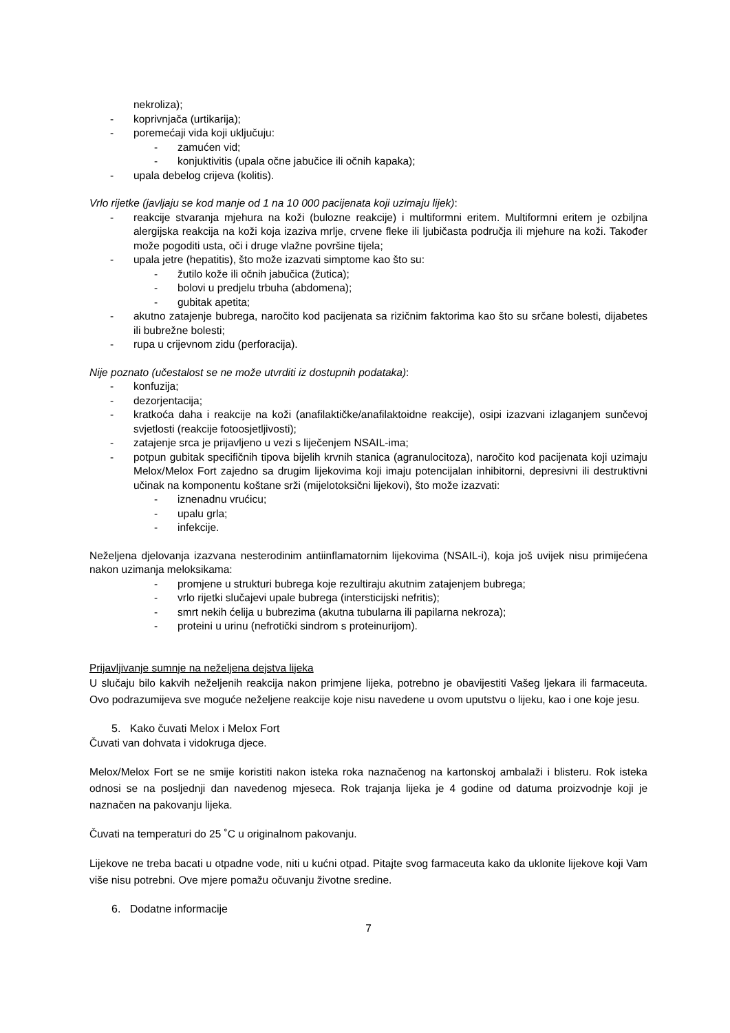nekroliza);
- koprivnjača (urtikarija);
- poremećaji vida koji uključuju:
- zamućen vid;
- konjuktivitis (upala očne jabučice ili očnih kapaka);
- upala debelog crijeva (kolitis).
Vrlo rijetke (javljaju se kod manje od 1 na 10 000 pacijenata koji uzimaju lijek):
- reakcije stvaranja mjehura na koži (bulozne reakcije) i multiformni eritem. Multiformni eritem je ozbiljna alergijska reakcija na koži koja izaziva mrlje, crvene fleke ili ljubičasta područja ili mjehure na koži. Također može pogoditi usta, oči i druge vlažne površine tijela;
- upala jetre (hepatitis), što može izazvati simptome kao što su:
- žutilo kože ili očnih jabučica (žutica);
- bolovi u predjelu trbuha (abdomena);
- gubitak apetita;
- akutno zatajenje bubrega, naročito kod pacijenata sa rizičnim faktorima kao što su srčane bolesti, dijabetes ili bubrežne bolesti;
- rupa u crijevnom zidu (perforacija).
Nije poznato (učestalost se ne može utvrditi iz dostupnih podataka):
- konfuzija;
- dezorjentacija;
- kratkoća daha i reakcije na koži (anafilaktičke/anafilaktoidne reakcije), osipi izazvani izlaganjem sunčevoj svjetlosti (reakcije fotoosjetljivosti);
- zatajenje srca je prijavljeno u vezi s liječenjem NSAIL-ima;
- potpun gubitak specifičnih tipova bijelih krvnih stanica (agranulocitoza), naročito kod pacijenata koji uzimaju Melox/Melox Fort zajedno sa drugim lijekovima koji imaju potencijalan inhibitorni, depresivni ili destruktivni učinak na komponentu koštane srži (mijelotoksični lijekovi), što može izazvati:
- iznenadnu vrućicu;
- upalu grla;
- infekcije.
Neželjena djelovanja izazvana nesterodinim antiinflamatornim lijekovima (NSAIL-i), koja još uvijek nisu primijećena nakon uzimanja meloksikama:
- promjene u strukturi bubrega koje rezultiraju akutnim zatajenjem bubrega;
- vrlo rijetki slučajevi upale bubrega (intersticijski nefritis);
- smrt nekih ćelija u bubrezima (akutna tubularna ili papilarna nekroza);
- proteini u urinu (nefrotički sindrom s proteinurijom).
Prijavljivanje sumnje na neželjena dejstva lijeka
U slučaju bilo kakvih neželjenih reakcija nakon primjene lijeka, potrebno je obavijestiti Vašeg ljekara ili farmaceuta. Ovo podrazumijeva sve moguće neželjene reakcije koje nisu navedene u ovom uputstvu o lijeku, kao i one koje jesu.
5. Kako čuvati Melox i Melox Fort
Čuvati van dohvata i vidokruga djece.
Melox/Melox Fort se ne smije koristiti nakon isteka roka naznačenog na kartonskoj ambalaži i blisteru. Rok isteka odnosi se na posljednji dan navedenog mjeseca. Rok trajanja lijeka je 4 godine od datuma proizvodnje koji je naznačen na pakovanju lijeka.
Čuvati na temperaturi do 25 ˚C u originalnom pakovanju.
Lijekove ne treba bacati u otpadne vode, niti u kućni otpad. Pitajte svog farmaceuta kako da uklonite lijekove koji Vam više nisu potrebni. Ove mjere pomažu očuvanju životne sredine.
6. Dodatne informacije
7